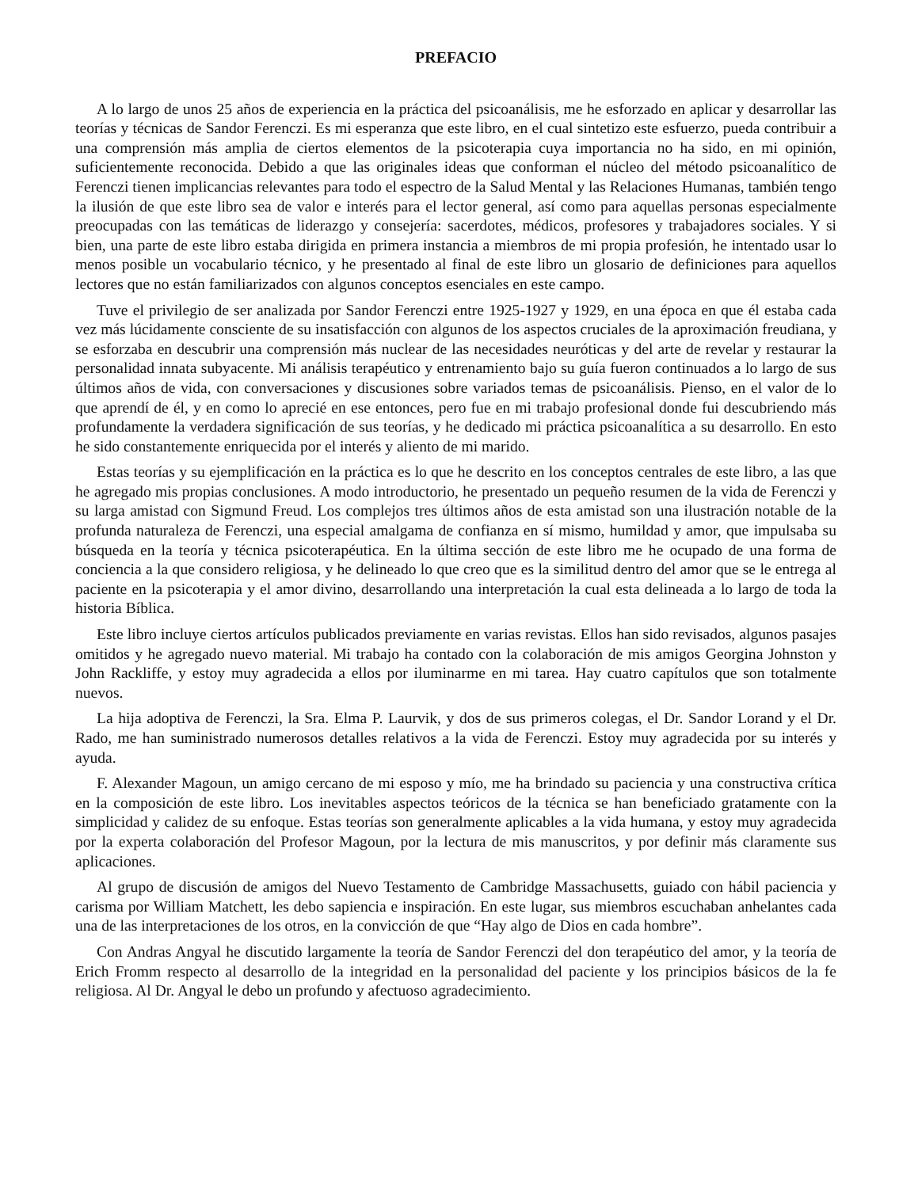PREFACIO
A lo largo de unos 25 años de experiencia en la práctica del psicoanálisis, me he esforzado en aplicar y desarrollar las teorías y técnicas de Sandor Ferenczi. Es mi esperanza que este libro, en el cual sintetizo este esfuerzo, pueda contribuir a una comprensión más amplia de ciertos elementos de la psicoterapia cuya importancia no ha sido, en mi opinión, suficientemente reconocida. Debido a que las originales ideas que conforman el núcleo del método psicoanalítico de Ferenczi tienen implicancias relevantes para todo el espectro de la Salud Mental y las Relaciones Humanas, también tengo la ilusión de que este libro sea de valor e interés para el lector general, así como para aquellas personas especialmente preocupadas con las temáticas de liderazgo y consejería: sacerdotes, médicos, profesores y trabajadores sociales. Y si bien, una parte de este libro estaba dirigida en primera instancia a miembros de mi propia profesión, he intentado usar lo menos posible un vocabulario técnico, y he presentado al final de este libro un glosario de definiciones para aquellos lectores que no están familiarizados con algunos conceptos esenciales en este campo.
Tuve el privilegio de ser analizada por Sandor Ferenczi entre 1925-1927 y 1929, en una época en que él estaba cada vez más lúcidamente consciente de su insatisfacción con algunos de los aspectos cruciales de la aproximación freudiana, y se esforzaba en descubrir una comprensión más nuclear de las necesidades neuróticas y del arte de revelar y restaurar la personalidad innata subyacente. Mi análisis terapéutico y entrenamiento bajo su guía fueron continuados a lo largo de sus últimos años de vida, con conversaciones y discusiones sobre variados temas de psicoanálisis. Pienso, en el valor de lo que aprendí de él, y en como lo aprecié en ese entonces, pero fue en mi trabajo profesional donde fui descubriendo más profundamente la verdadera significación de sus teorías, y he dedicado mi práctica psicoanalítica a su desarrollo. En esto he sido constantemente enriquecida por el interés y aliento de mi marido.
Estas teorías y su ejemplificación en la práctica es lo que he descrito en los conceptos centrales de este libro, a las que he agregado mis propias conclusiones. A modo introductorio, he presentado un pequeño resumen de la vida de Ferenczi y su larga amistad con Sigmund Freud. Los complejos tres últimos años de esta amistad son una ilustración notable de la profunda naturaleza de Ferenczi, una especial amalgama de confianza en sí mismo, humildad y amor, que impulsaba su búsqueda en la teoría y técnica psicoterapéutica. En la última sección de este libro me he ocupado de una forma de conciencia a la que considero religiosa, y he delineado lo que creo que es la similitud dentro del amor que se le entrega al paciente en la psicoterapia y el amor divino, desarrollando una interpretación la cual esta delineada a lo largo de toda la historia Bíblica.
Este libro incluye ciertos artículos publicados previamente en varias revistas. Ellos han sido revisados, algunos pasajes omitidos y he agregado nuevo material. Mi trabajo ha contado con la colaboración de mis amigos Georgina Johnston y John Rackliffe, y estoy muy agradecida a ellos por iluminarme en mi tarea. Hay cuatro capítulos que son totalmente nuevos.
La hija adoptiva de Ferenczi, la Sra. Elma P. Laurvik, y dos de sus primeros colegas, el Dr. Sandor Lorand y el Dr. Rado, me han suministrado numerosos detalles relativos a la vida de Ferenczi. Estoy muy agradecida por su interés y ayuda.
F. Alexander Magoun, un amigo cercano de mi esposo y mío, me ha brindado su paciencia y una constructiva crítica en la composición de este libro. Los inevitables aspectos teóricos de la técnica se han beneficiado gratamente con la simplicidad y calidez de su enfoque. Estas teorías son generalmente aplicables a la vida humana, y estoy muy agradecida por la experta colaboración del Profesor Magoun, por la lectura de mis manuscritos, y por definir más claramente sus aplicaciones.
Al grupo de discusión de amigos del Nuevo Testamento de Cambridge Massachusetts, guiado con hábil paciencia y carisma por William Matchett, les debo sapiencia e inspiración. En este lugar, sus miembros escuchaban anhelantes cada una de las interpretaciones de los otros, en la convicción de que “Hay algo de Dios en cada hombre”.
Con Andras Angyal he discutido largamente la teoría de Sandor Ferenczi del don terapéutico del amor, y la teoría de Erich Fromm respecto al desarrollo de la integridad en la personalidad del paciente y los principios básicos de la fe religiosa. Al Dr. Angyal le debo un profundo y afectuoso agradecimiento.